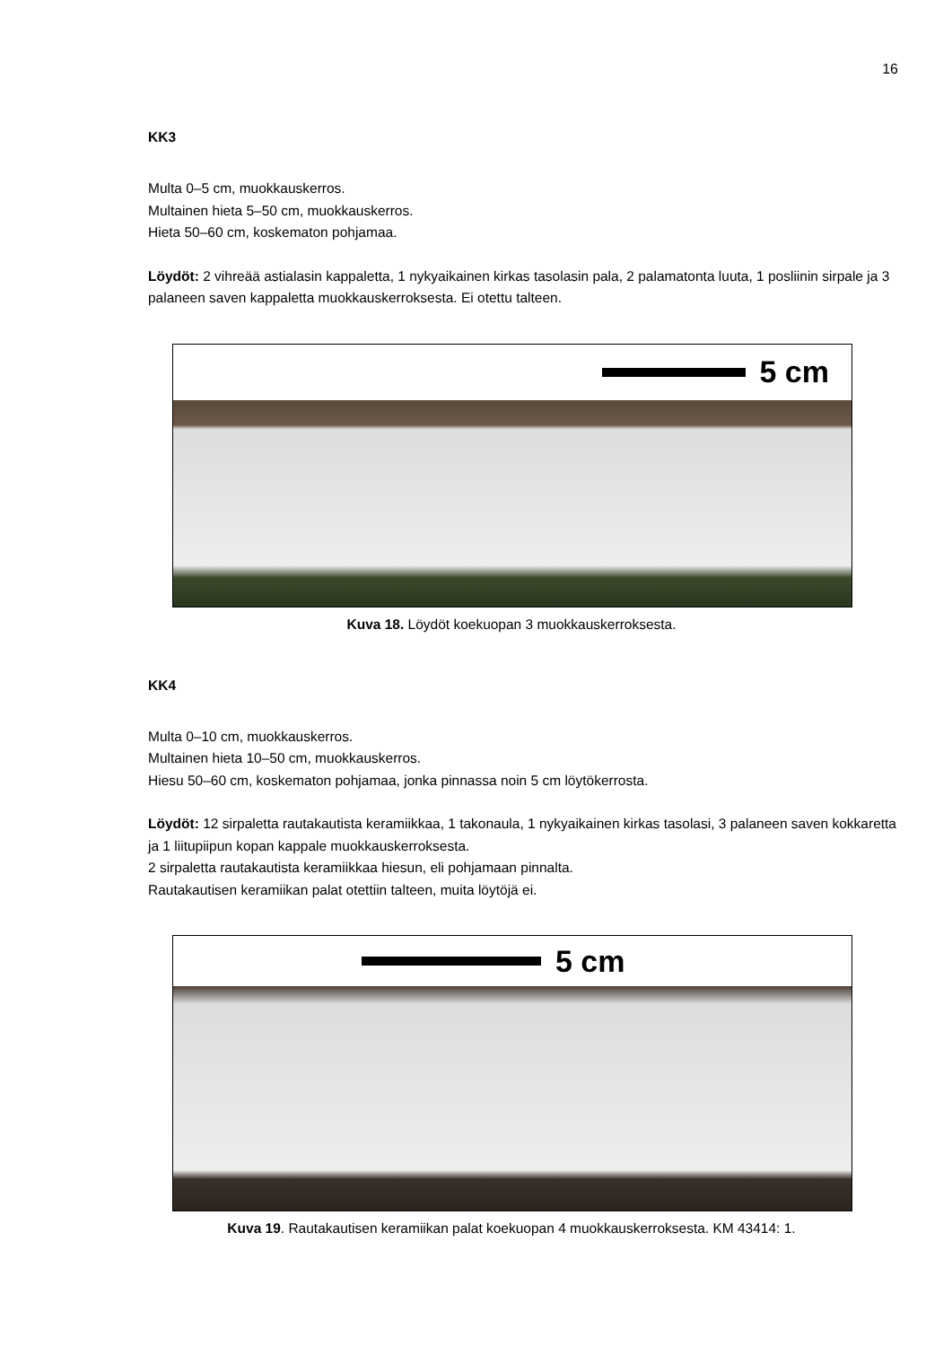16
KK3
Multa 0–5 cm, muokkauskerros.
Multainen hieta 5–50 cm, muokkauskerros.
Hieta 50–60 cm, koskematon pohjamaa.
Löydöt: 2 vihreää astialasin kappaletta, 1 nykyaikainen kirkas tasolasin pala, 2 palamatonta luuta, 1 posliinin sirpale ja 3 palaneen saven kappaletta muokkauskerroksesta. Ei otettu talteen.
5 cm
Kuva 18. Löydöt koekuopan 3 muokkauskerroksesta.
KK4
Multa 0–10 cm, muokkauskerros.
Multainen hieta 10–50 cm, muokkauskerros.
Hiesu 50–60 cm, koskematon pohjamaa, jonka pinnassa noin 5 cm löytökerrosta.
Löydöt: 12 sirpaletta rautakautista keramiikkaa, 1 takonaula, 1 nykyaikainen kirkas tasolasi, 3 palaneen saven kokkaretta ja 1 liitupiipun kopan kappale muokkauskerroksesta.
2 sirpaletta rautakautista keramiikkaa hiesun, eli pohjamaan pinnalta.
Rautakautisen keramiikan palat otettiin talteen, muita löytöjä ei.
5 cm
Kuva 19. Rautakautisen keramiikan palat koekuopan 4 muokkauskerroksesta. KM 43414: 1.